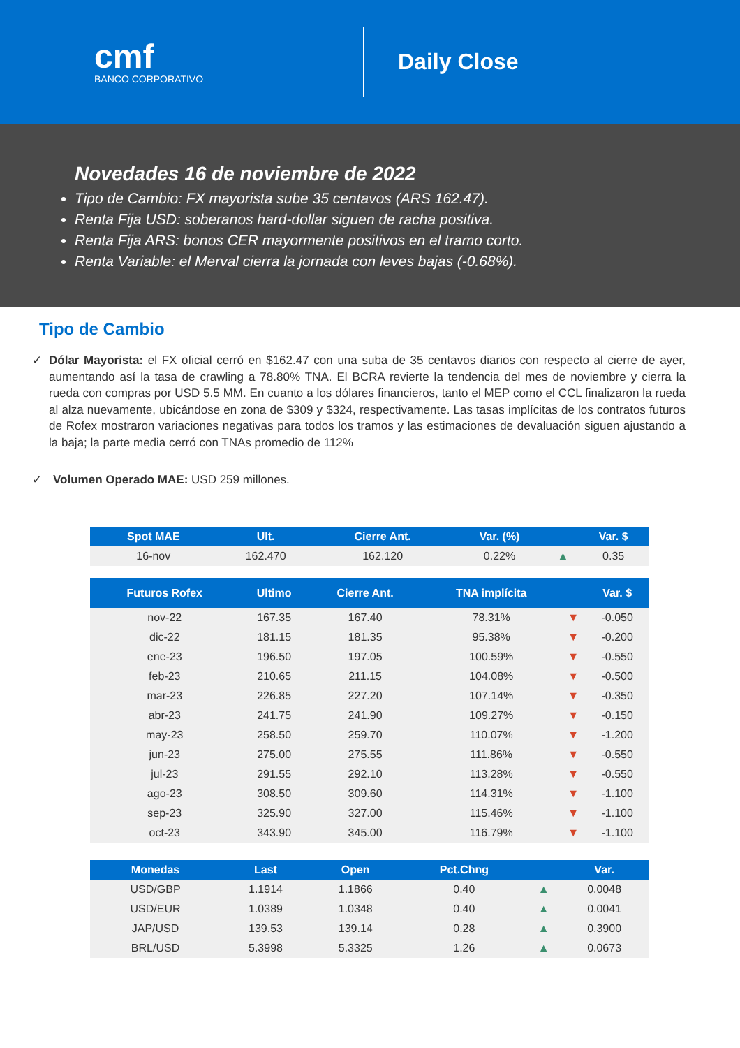cmf
BANCO CORPORATIVO
Daily Close
Novedades 16 de noviembre de 2022
Tipo de Cambio: FX mayorista sube 35 centavos (ARS 162.47).
Renta Fija USD: soberanos hard-dollar siguen de racha positiva.
Renta Fija ARS: bonos CER mayormente positivos en el tramo corto.
Renta Variable: el Merval cierra la jornada con leves bajas (-0.68%).
Tipo de Cambio
✓ Dólar Mayorista: el FX oficial cerró en $162.47 con una suba de 35 centavos diarios con respecto al cierre de ayer, aumentando así la tasa de crawling a 78.80% TNA. El BCRA revierte la tendencia del mes de noviembre y cierra la rueda con compras por USD 5.5 MM. En cuanto a los dólares financieros, tanto el MEP como el CCL finalizaron la rueda al alza nuevamente, ubicándose en zona de $309 y $324, respectivamente. Las tasas implícitas de los contratos futuros de Rofex mostraron variaciones negativas para todos los tramos y las estimaciones de devaluación siguen ajustando a la baja; la parte media cerró con TNAs promedio de 112%
✓ Volumen Operado MAE: USD 259 millones.
| Spot MAE | Ult. | Cierre Ant. | Var. (%) | | Var. $ |
| --- | --- | --- | --- | --- | --- |
| 16-nov | 162.470 | 162.120 | 0.22% | ▲ | 0.35 |
| Futuros Rofex | Ultimo | Cierre Ant. | TNA implícita | | Var. $ |
| --- | --- | --- | --- | --- | --- |
| nov-22 | 167.35 | 167.40 | 78.31% | ▼ | -0.050 |
| dic-22 | 181.15 | 181.35 | 95.38% | ▼ | -0.200 |
| ene-23 | 196.50 | 197.05 | 100.59% | ▼ | -0.550 |
| feb-23 | 210.65 | 211.15 | 104.08% | ▼ | -0.500 |
| mar-23 | 226.85 | 227.20 | 107.14% | ▼ | -0.350 |
| abr-23 | 241.75 | 241.90 | 109.27% | ▼ | -0.150 |
| may-23 | 258.50 | 259.70 | 110.07% | ▼ | -1.200 |
| jun-23 | 275.00 | 275.55 | 111.86% | ▼ | -0.550 |
| jul-23 | 291.55 | 292.10 | 113.28% | ▼ | -0.550 |
| ago-23 | 308.50 | 309.60 | 114.31% | ▼ | -1.100 |
| sep-23 | 325.90 | 327.00 | 115.46% | ▼ | -1.100 |
| oct-23 | 343.90 | 345.00 | 116.79% | ▼ | -1.100 |
| Monedas | Last | Open | Pct.Chng | | Var. |
| --- | --- | --- | --- | --- | --- |
| USD/GBP | 1.1914 | 1.1866 | 0.40 | ▲ | 0.0048 |
| USD/EUR | 1.0389 | 1.0348 | 0.40 | ▲ | 0.0041 |
| JAP/USD | 139.53 | 139.14 | 0.28 | ▲ | 0.3900 |
| BRL/USD | 5.3998 | 5.3325 | 1.26 | ▲ | 0.0673 |